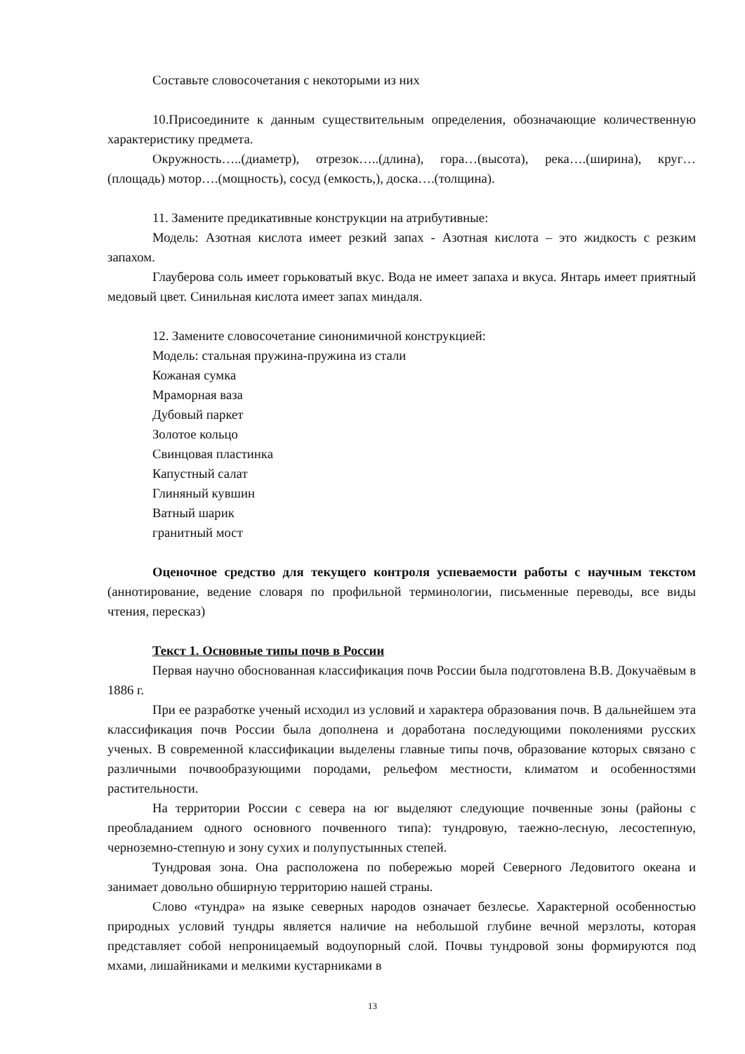Составьте словосочетания с некоторыми из них
10.Присоедините к данным существительным определения, обозначающие количественную характеристику предмета.
Окружность…..(диаметр), отрезок…..(длина), гора…(высота), река….(ширина), круг…(площадь) мотор….(мощность), сосуд (емкость,), доска….(толщина).
11. Замените предикативные конструкции на атрибутивные:
Модель: Азотная кислота имеет резкий запах - Азотная кислота – это жидкость с резким запахом.
Глауберова соль имеет горьковатый вкус. Вода не имеет запаха и вкуса. Янтарь имеет приятный медовый цвет. Синильная кислота имеет запах миндаля.
12. Замените словосочетание синонимичной конструкцией:
Модель: стальная пружина-пружина из стали
Кожаная сумка
Мраморная ваза
Дубовый паркет
Золотое кольцо
Свинцовая пластинка
Капустный салат
Глиняный кувшин
Ватный шарик
гранитный мост
Оценочное средство для текущего контроля успеваемости работы с научным текстом (аннотирование, ведение словаря по профильной терминологии, письменные переводы, все виды чтения, пересказ)
Текст 1. Основные типы почв в России
Первая научно обоснованная классификация почв России была подготовлена В.В. Докучаёвым в 1886 г.
При ее разработке ученый исходил из условий и характера образования почв. В дальнейшем эта классификация почв России была дополнена и доработана последующими поколениями русских ученых. В современной классификации выделены главные типы почв, образование которых связано с различными почвообразующими породами, рельефом местности, климатом и особенностями растительности.
На территории России с севера на юг выделяют следующие почвенные зоны (районы с преобладанием одного основного почвенного типа): тундровую, таежно-лесную, лесостепную, черноземно-степную и зону сухих и полупустынных степей.
Тундровая зона. Она расположена по побережью морей Северного Ледовитого океана и занимает довольно обширную территорию нашей страны.
Слово «тундра» на языке северных народов означает безлесье. Характерной особенностью природных условий тундры является наличие на небольшой глубине вечной мерзлоты, которая представляет собой непроницаемый водоупорный слой. Почвы тундровой зоны формируются под мхами, лишайниками и мелкими кустарниками в
13